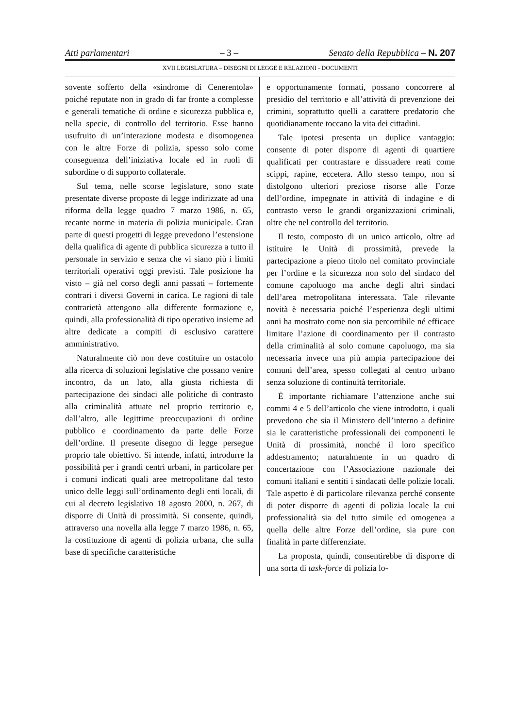Atti parlamentari – 3 – Senato della Repubblica – N. 207
XVII LEGISLATURA – DISEGNI DI LEGGE E RELAZIONI - DOCUMENTI
sovente sofferto della «sindrome di Cenerentola» poiché reputate non in grado di far fronte a complesse e generali tematiche di ordine e sicurezza pubblica e, nella specie, di controllo del territorio. Esse hanno usufruito di un’interazione modesta e disomogenea con le altre Forze di polizia, spesso solo come conseguenza dell’iniziativa locale ed in ruoli di subordine o di supporto collaterale.
Sul tema, nelle scorse legislature, sono state presentate diverse proposte di legge indirizzate ad una riforma della legge quadro 7 marzo 1986, n. 65, recante norme in materia di polizia municipale. Gran parte di questi progetti di legge prevedono l’estensione della qualifica di agente di pubblica sicurezza a tutto il personale in servizio e senza che vi siano più i limiti territoriali operativi oggi previsti. Tale posizione ha visto – già nel corso degli anni passati – fortemente contrari i diversi Governi in carica. Le ragioni di tale contrarietà attengono alla differente formazione e, quindi, alla professionalità di tipo operativo insieme ad altre dedicate a compiti di esclusivo carattere amministrativo.
Naturalmente ciò non deve costituire un ostacolo alla ricerca di soluzioni legislative che possano venire incontro, da un lato, alla giusta richiesta di partecipazione dei sindaci alle politiche di contrasto alla criminalità attuate nel proprio territorio e, dall’altro, alle legittime preoccupazioni di ordine pubblico e coordinamento da parte delle Forze dell’ordine. Il presente disegno di legge persegue proprio tale obiettivo. Si intende, infatti, introdurre la possibilità per i grandi centri urbani, in particolare per i comuni indicati quali aree metropolitane dal testo unico delle leggi sull’ordinamento degli enti locali, di cui al decreto legislativo 18 agosto 2000, n. 267, di disporre di Unità di prossimità. Si consente, quindi, attraverso una novella alla legge 7 marzo 1986, n. 65, la costituzione di agenti di polizia urbana, che sulla base di specifiche caratteristiche
e opportunamente formati, possano concorrere al presidio del territorio e all’attività di prevenzione dei crimini, soprattutto quelli a carattere predatorio che quotidianamente toccano la vita dei cittadini.
Tale ipotesi presenta un duplice vantaggio: consente di poter disporre di agenti di quartiere qualificati per contrastare e dissuadere reati come scippi, rapine, eccetera. Allo stesso tempo, non si distolgono ulteriori preziose risorse alle Forze dell’ordine, impegnate in attività di indagine e di contrasto verso le grandi organizzazioni criminali, oltre che nel controllo del territorio.
Il testo, composto di un unico articolo, oltre ad istituire le Unità di prossimità, prevede la partecipazione a pieno titolo nel comitato provinciale per l’ordine e la sicurezza non solo del sindaco del comune capoluogo ma anche degli altri sindaci dell’area metropolitana interessata. Tale rilevante novità è necessaria poiché l’esperienza degli ultimi anni ha mostrato come non sia percorribile né efficace limitare l’azione di coordinamento per il contrasto della criminalità al solo comune capoluogo, ma sia necessaria invece una più ampia partecipazione dei comuni dell’area, spesso collegati al centro urbano senza soluzione di continuità territoriale.
È importante richiamare l’attenzione anche sui commi 4 e 5 dell’articolo che viene introdotto, i quali prevedono che sia il Ministero dell’interno a definire sia le caratteristiche professionali dei componenti le Unità di prossimità, nonché il loro specifico addestramento; naturalmente in un quadro di concertazione con l’Associazione nazionale dei comuni italiani e sentiti i sindacati delle polizie locali. Tale aspetto è di particolare rilevanza perché consente di poter disporre di agenti di polizia locale la cui professionalità sia del tutto simile ed omogenea a quella delle altre Forze dell’ordine, sia pure con finalità in parte differenziate.
La proposta, quindi, consentirebbe di disporre di una sorta di task-force di polizia lo-